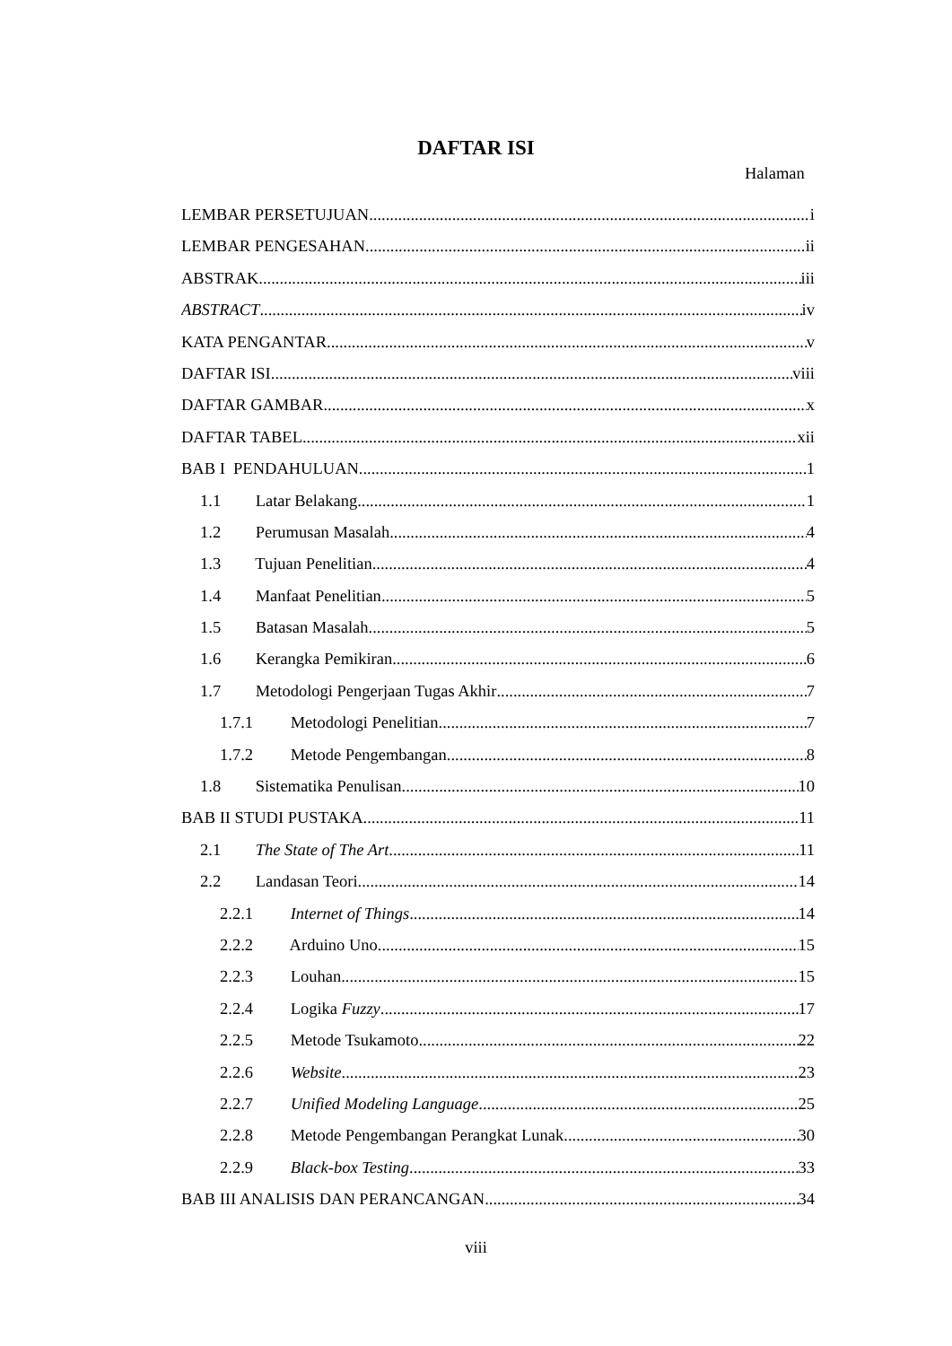DAFTAR ISI
Halaman
LEMBAR PERSETUJUAN i
LEMBAR PENGESAHAN ii
ABSTRAK iii
ABSTRACT iv
KATA PENGANTAR v
DAFTAR ISI viii
DAFTAR GAMBAR x
DAFTAR TABEL xii
BAB I PENDAHULUAN 1
1.1 Latar Belakang 1
1.2 Perumusan Masalah 4
1.3 Tujuan Penelitian 4
1.4 Manfaat Penelitian 5
1.5 Batasan Masalah 5
1.6 Kerangka Pemikiran 6
1.7 Metodologi Pengerjaan Tugas Akhir 7
1.7.1 Metodologi Penelitian 7
1.7.2 Metode Pengembangan 8
1.8 Sistematika Penulisan 10
BAB II STUDI PUSTAKA 11
2.1 The State of The Art 11
2.2 Landasan Teori 14
2.2.1 Internet of Things 14
2.2.2 Arduino Uno 15
2.2.3 Louhan 15
2.2.4 Logika Fuzzy 17
2.2.5 Metode Tsukamoto 22
2.2.6 Website 23
2.2.7 Unified Modeling Language 25
2.2.8 Metode Pengembangan Perangkat Lunak 30
2.2.9 Black-box Testing 33
BAB III ANALISIS DAN PERANCANGAN 34
viii